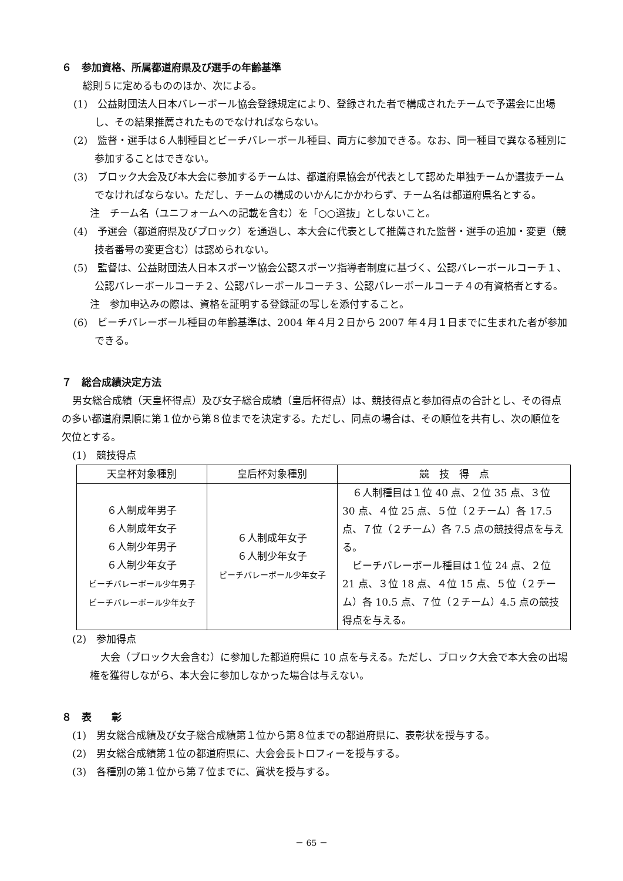６　参加資格、所属都道府県及び選手の年齢基準
総則５に定めるもののほか、次による。
(1)　公益財団法人日本バレーボール協会登録規定により、登録された者で構成されたチームで予選会に出場し、その結果推薦されたものでなければならない。
(2)　監督・選手は６人制種目とビーチバレーボール種目、両方に参加できる。なお、同一種目で異なる種別に参加することはできない。
(3)　ブロック大会及び本大会に参加するチームは、都道府県協会が代表として認めた単独チームか選抜チームでなければならない。ただし、チームの構成のいかんにかかわらず、チーム名は都道府県名とする。
注　チーム名（ユニフォームへの記載を含む）を「○○選抜」としないこと。
(4)　予選会（都道府県及びブロック）を通過し、本大会に代表として推薦された監督・選手の追加・変更（競技者番号の変更含む）は認められない。
(5)　監督は、公益財団法人日本スポーツ協会公認スポーツ指導者制度に基づく、公認バレーボールコーチ１、公認バレーボールコーチ２、公認バレーボールコーチ３、公認バレーボールコーチ４の有資格者とする。
注　参加申込みの際は、資格を証明する登録証の写しを添付すること。
(6)　ビーチバレーボール種目の年齢基準は、2004 年４月２日から 2007 年４月１日までに生まれた者が参加できる。
７　総合成績決定方法
男女総合成績（天皇杯得点）及び女子総合成績（皇后杯得点）は、競技得点と参加得点の合計とし、その得点の多い都道府県順に第１位から第８位までを決定する。ただし、同点の場合は、その順位を共有し、次の順位を欠位とする。
(1)　競技得点
| 天皇杯対象種別 | 皇后杯対象種別 | 競 技 得 点 |
| --- | --- | --- |
| ６人制成年男子 ６人制成年女子 ６人制少年男子 ６人制少年女子 ビーチバレーボール少年男子 ビーチバレーボール少年女子 | ６人制成年女子 ６人制少年女子 ビーチバレーボール少年女子 | ６人制種目は１位 40 点、２位 35 点、３位 30 点、４位 25 点、５位（２チーム）各 17.5 点、７位（２チーム）各 7.5 点の競技得点を与える。 ビーチバレーボール種目は１位 24 点、２位 21 点、３位 18 点、４位 15 点、５位（２チーム）各 10.5 点、７位（２チーム）4.5 点の競技得点を与える。 |
(2)　参加得点
大会（ブロック大会含む）に参加した都道府県に 10 点を与える。ただし、ブロック大会で本大会の出場権を獲得しながら、本大会に参加しなかった場合は与えない。
８　表　　彰
(1)　男女総合成績及び女子総合成績第１位から第８位までの都道府県に、表彰状を授与する。
(2)　男女総合成績第１位の都道府県に、大会会長トロフィーを授与する。
(3)　各種別の第１位から第７位までに、賞状を授与する。
－ 65 －